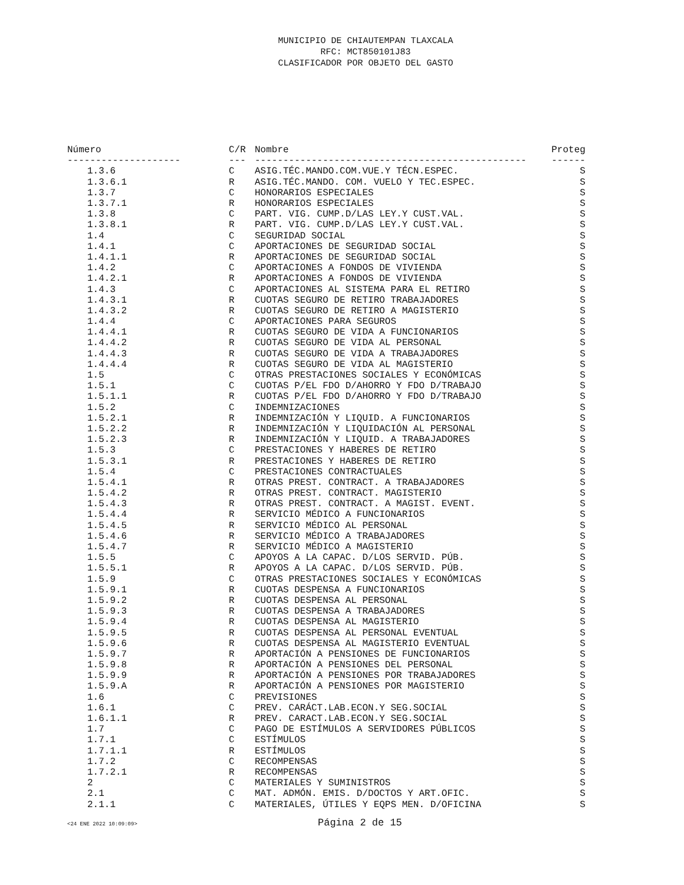MUNICIPIO DE CHIAUTEMPAN TLAXCALA
RFC: MCT850101J83
CLASIFICADOR POR OBJETO DEL GASTO
| Número | C/R | Nombre | Proteg |
| --- | --- | --- | --- |
| -------------------- | --- | ------------------------------------------------ | ------ |
| 1.3.6 | C | ASIG.TÉC.MANDO.COM.VUE.Y TÉCN.ESPEC. | S |
| 1.3.6.1 | R | ASIG.TÉC.MANDO. COM. VUELO Y TEC.ESPEC. | S |
| 1.3.7 | C | HONORARIOS ESPECIALES | S |
| 1.3.7.1 | R | HONORARIOS ESPECIALES | S |
| 1.3.8 | C | PART. VIG. CUMP.D/LAS LEY.Y CUST.VAL. | S |
| 1.3.8.1 | R | PART. VIG. CUMP.D/LAS LEY.Y CUST.VAL. | S |
| 1.4 | C | SEGURIDAD SOCIAL | S |
| 1.4.1 | C | APORTACIONES DE SEGURIDAD SOCIAL | S |
| 1.4.1.1 | R | APORTACIONES DE SEGURIDAD SOCIAL | S |
| 1.4.2 | C | APORTACIONES A FONDOS DE VIVIENDA | S |
| 1.4.2.1 | R | APORTACIONES A FONDOS DE VIVIENDA | S |
| 1.4.3 | C | APORTACIONES AL SISTEMA PARA EL RETIRO | S |
| 1.4.3.1 | R | CUOTAS SEGURO DE RETIRO TRABAJADORES | S |
| 1.4.3.2 | R | CUOTAS SEGURO DE RETIRO A MAGISTERIO | S |
| 1.4.4 | C | APORTACIONES PARA SEGUROS | S |
| 1.4.4.1 | R | CUOTAS SEGURO DE VIDA A FUNCIONARIOS | S |
| 1.4.4.2 | R | CUOTAS SEGURO DE VIDA AL PERSONAL | S |
| 1.4.4.3 | R | CUOTAS SEGURO DE VIDA A TRABAJADORES | S |
| 1.4.4.4 | R | CUOTAS SEGURO DE VIDA AL MAGISTERIO | S |
| 1.5 | C | OTRAS PRESTACIONES SOCIALES Y ECONÓMICAS | S |
| 1.5.1 | C | CUOTAS P/EL FDO D/AHORRO Y FDO D/TRABAJO | S |
| 1.5.1.1 | R | CUOTAS P/EL FDO D/AHORRO Y FDO D/TRABAJO | S |
| 1.5.2 | C | INDEMNIZACIONES | S |
| 1.5.2.1 | R | INDEMNIZACIÓN Y LIQUID. A FUNCIONARIOS | S |
| 1.5.2.2 | R | INDEMNIZACIÓN Y LIQUIDACIÓN AL PERSONAL | S |
| 1.5.2.3 | R | INDEMNIZACIÓN Y LIQUID. A TRABAJADORES | S |
| 1.5.3 | C | PRESTACIONES Y HABERES DE RETIRO | S |
| 1.5.3.1 | R | PRESTACIONES Y HABERES DE RETIRO | S |
| 1.5.4 | C | PRESTACIONES CONTRACTUALES | S |
| 1.5.4.1 | R | OTRAS PREST. CONTRACT. A TRABAJADORES | S |
| 1.5.4.2 | R | OTRAS PREST. CONTRACT. MAGISTERIO | S |
| 1.5.4.3 | R | OTRAS PREST. CONTRACT. A MAGIST. EVENT. | S |
| 1.5.4.4 | R | SERVICIO MÉDICO A FUNCIONARIOS | S |
| 1.5.4.5 | R | SERVICIO MÉDICO AL PERSONAL | S |
| 1.5.4.6 | R | SERVICIO MÉDICO A TRABAJADORES | S |
| 1.5.4.7 | R | SERVICIO MÉDICO A MAGISTERIO | S |
| 1.5.5 | C | APOYOS A LA CAPAC. D/LOS SERVID. PÚB. | S |
| 1.5.5.1 | R | APOYOS A LA CAPAC. D/LOS SERVID. PÚB. | S |
| 1.5.9 | C | OTRAS PRESTACIONES SOCIALES Y ECONÓMICAS | S |
| 1.5.9.1 | R | CUOTAS DESPENSA A FUNCIONARIOS | S |
| 1.5.9.2 | R | CUOTAS DESPENSA AL PERSONAL | S |
| 1.5.9.3 | R | CUOTAS DESPENSA A TRABAJADORES | S |
| 1.5.9.4 | R | CUOTAS DESPENSA AL MAGISTERIO | S |
| 1.5.9.5 | R | CUOTAS DESPENSA AL PERSONAL EVENTUAL | S |
| 1.5.9.6 | R | CUOTAS DESPENSA AL MAGISTERIO EVENTUAL | S |
| 1.5.9.7 | R | APORTACIÓN A PENSIONES DE FUNCIONARIOS | S |
| 1.5.9.8 | R | APORTACIÓN A PENSIONES DEL PERSONAL | S |
| 1.5.9.9 | R | APORTACIÓN A PENSIONES POR TRABAJADORES | S |
| 1.5.9.A | R | APORTACIÓN A PENSIONES POR MAGISTERIO | S |
| 1.6 | C | PREVISIONES | S |
| 1.6.1 | C | PREV. CARÁCT.LAB.ECON.Y SEG.SOCIAL | S |
| 1.6.1.1 | R | PREV. CARACT.LAB.ECON.Y SEG.SOCIAL | S |
| 1.7 | C | PAGO DE ESTÍMULOS A SERVIDORES PÚBLICOS | S |
| 1.7.1 | C | ESTÍMULOS | S |
| 1.7.1.1 | R | ESTÍMULOS | S |
| 1.7.2 | C | RECOMPENSAS | S |
| 1.7.2.1 | R | RECOMPENSAS | S |
| 2 | C | MATERIALES Y SUMINISTROS | S |
| 2.1 | C | MAT. ADMÓN. EMIS. D/DOCTOS Y ART.OFIC. | S |
| 2.1.1 | C | MATERIALES, ÚTILES Y EQPS MEN. D/OFICINA | S |
<24 ENE 2022 10:09:09> Página 2 de 15